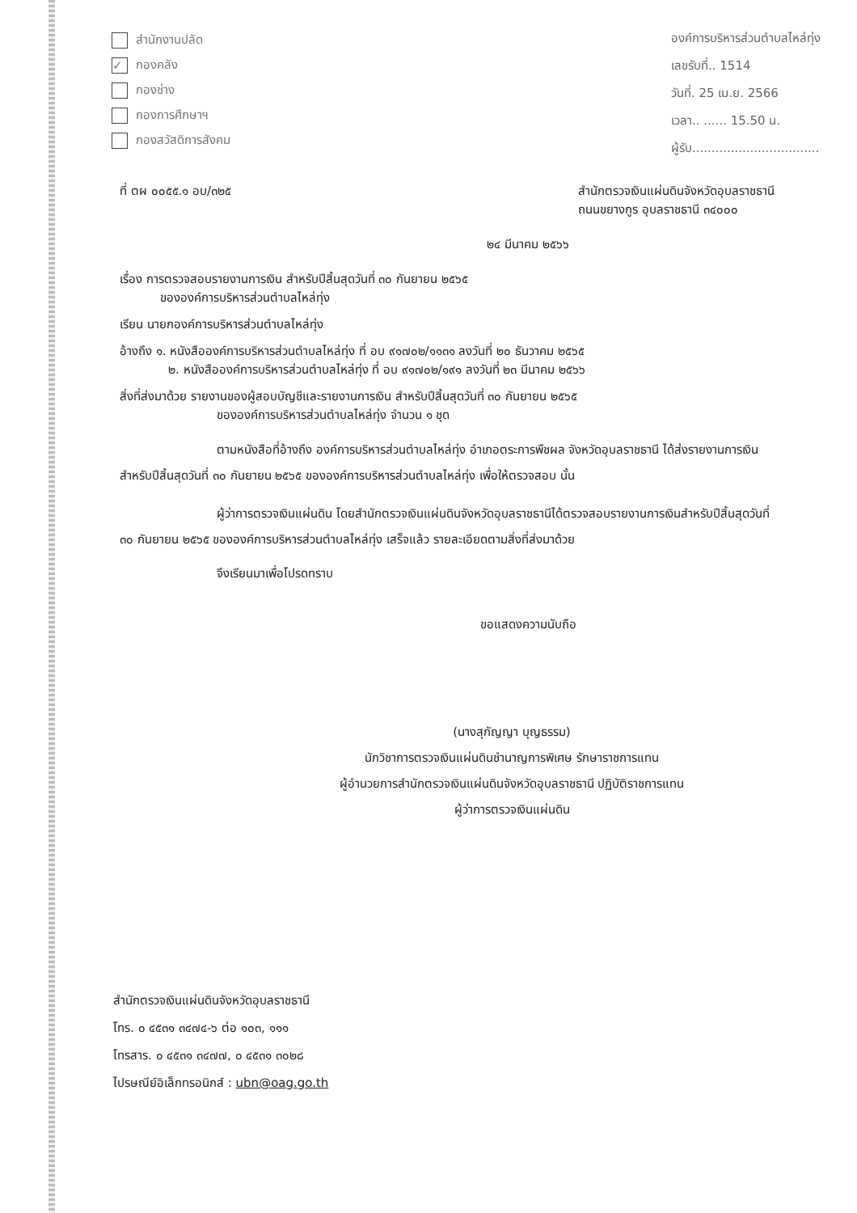สำนักงานปลัด
✓ กองคลัง
กองช่าง
กองการศึกษาฯ
กองสวัสดิการสังคม
องค์การบริหารส่วนตำบลไหล่ทุ่ง
เลขรับที่.. 1514
วันที่. 25 เม.ย. 2566
เวลา.. ...... 15.50 น.
ผู้รับ.................................
ที่ ตผ ๐๐๕๕.๑ อบ/๓๒๕ สำนักตรวจเงินแผ่นดินจังหวัดอุบลราชธานี
ถนนขยางกูร อุบลราชธานี ๓๔๐๐๐
๒๔ มีนาคม ๒๕๖๖
เรื่อง การตรวจสอบรายงานการเงิน สำหรับปีสิ้นสุดวันที่ ๓๐ กันยายน ๒๕๖๕
ขององค์การบริหารส่วนตำบลไหล่ทุ่ง
เรียน นายกองค์การบริหารส่วนตำบลไหล่ทุ่ง
อ้างถึง ๑. หนังสือองค์การบริหารส่วนตำบลไหล่ทุ่ง ที่ อบ ๙๑๗๐๒/๑๑๓๑ ลงวันที่ ๒๐ ธันวาคม ๒๕๖๕
๒. หนังสือองค์การบริหารส่วนตำบลไหล่ทุ่ง ที่ อบ ๙๑๗๐๒/๑๙๑ ลงวันที่ ๒๓ มีนาคม ๒๕๖๖
สิ่งที่ส่งมาด้วย รายงานของผู้สอบบัญชีและรายงานการเงิน สำหรับปีสิ้นสุดวันที่ ๓๐ กันยายน ๒๕๖๕
ขององค์การบริหารส่วนตำบลไหล่ทุ่ง จำนวน ๑ ชุด
ตามหนังสือที่อ้างถึง องค์การบริหารส่วนตำบลไหล่ทุ่ง อำเภอตระการพืชผล จังหวัดอุบลราชธานี ได้ส่งรายงานการเงินสำหรับปีสิ้นสุดวันที่ ๓๐ กันยายน ๒๕๖๕ ขององค์การบริหารส่วนตำบลไหล่ทุ่ง เพื่อให้ตรวจสอบ นั้น
ผู้ว่าการตรวจเงินแผ่นดิน โดยสำนักตรวจเงินแผ่นดินจังหวัดอุบลราชธานีได้ตรวจสอบรายงานการเงินสำหรับปีสิ้นสุดวันที่ ๓๐ กันยายน ๒๕๖๕ ขององค์การบริหารส่วนตำบลไหล่ทุ่ง เสร็จแล้ว รายละเอียดตามสิ่งที่ส่งมาด้วย
จึงเรียนมาเพื่อโปรดทราบ
ขอแสดงความนับถือ
(นางสุกัญญา บุญธรรม)
นักวิชาการตรวจเงินแผ่นดินชำนาญการพิเศษ รักษาราชการแทน
ผู้อำนวยการสำนักตรวจเงินแผ่นดินจังหวัดอุบลราชธานี ปฏิบัติราชการแทน
ผู้ว่าการตรวจเงินแผ่นดิน
สำนักตรวจเงินแผ่นดินจังหวัดอุบลราชธานี
โทร. ๐ ๔๕๓๑ ๓๔๗๔-๖ ต่อ ๑๐๓, ๑๑๑
โทรสาร. ๐ ๔๕๓๑ ๓๔๗๗, ๐ ๔๕๓๑ ๓๐๒๘
ไปรษณีย์อิเล็กทรอนิกส์ : ubn@oag.go.th